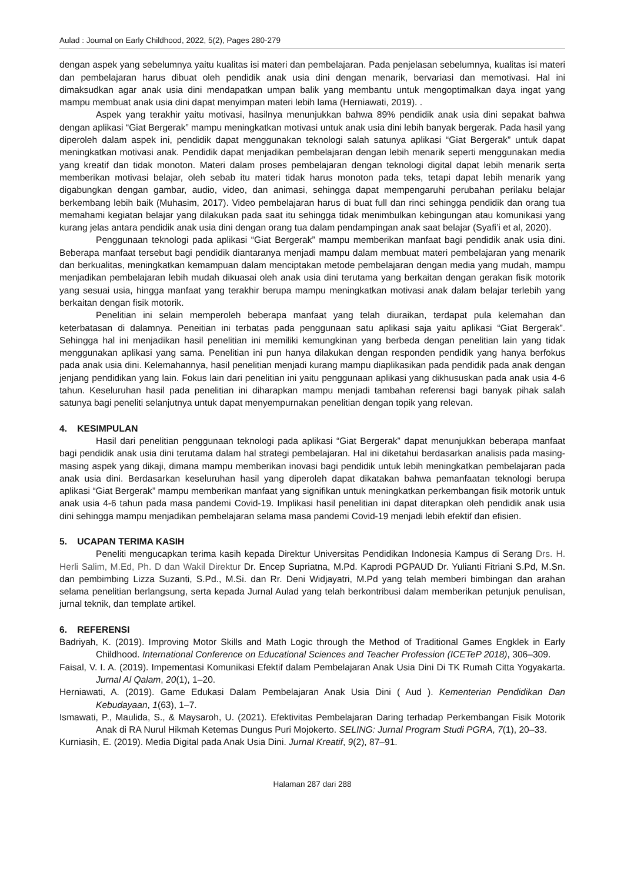Aulad : Journal on Early Childhood, 2022, 5(2), Pages 280-279
dengan aspek yang sebelumnya yaitu kualitas isi materi dan pembelajaran. Pada penjelasan sebelumnya, kualitas isi materi dan pembelajaran harus dibuat oleh pendidik anak usia dini dengan menarik, bervariasi dan memotivasi. Hal ini dimaksudkan agar anak usia dini mendapatkan umpan balik yang membantu untuk mengoptimalkan daya ingat yang mampu membuat anak usia dini dapat menyimpan materi lebih lama (Herniawati, 2019). .
Aspek yang terakhir yaitu motivasi, hasilnya menunjukkan bahwa 89% pendidik anak usia dini sepakat bahwa dengan aplikasi “Giat Bergerak” mampu meningkatkan motivasi untuk anak usia dini lebih banyak bergerak. Pada hasil yang diperoleh dalam aspek ini, pendidik dapat menggunakan teknologi salah satunya aplikasi “Giat Bergerak” untuk dapat meningkatkan motivasi anak. Pendidik dapat menjadikan pembelajaran dengan lebih menarik seperti menggunakan media yang kreatif dan tidak monoton. Materi dalam proses pembelajaran dengan teknologi digital dapat lebih menarik serta memberikan motivasi belajar, oleh sebab itu materi tidak harus monoton pada teks, tetapi dapat lebih menarik yang digabungkan dengan gambar, audio, video, dan animasi, sehingga dapat mempengaruhi perubahan perilaku belajar berkembang lebih baik (Muhasim, 2017). Video pembelajaran harus di buat full dan rinci sehingga pendidik dan orang tua memahami kegiatan belajar yang dilakukan pada saat itu sehingga tidak menimbulkan kebingungan atau komunikasi yang kurang jelas antara pendidik anak usia dini dengan orang tua dalam pendampingan anak saat belajar (Syafi’i et al, 2020).
Penggunaan teknologi pada aplikasi “Giat Bergerak” mampu memberikan manfaat bagi pendidik anak usia dini. Beberapa manfaat tersebut bagi pendidik diantaranya menjadi mampu dalam membuat materi pembelajaran yang menarik dan berkualitas, meningkatkan kemampuan dalam menciptakan metode pembelajaran dengan media yang mudah, mampu menjadikan pembelajaran lebih mudah dikuasai oleh anak usia dini terutama yang berkaitan dengan gerakan fisik motorik yang sesuai usia, hingga manfaat yang terakhir berupa mampu meningkatkan motivasi anak dalam belajar terlebih yang berkaitan dengan fisik motorik.
Penelitian ini selain memperoleh beberapa manfaat yang telah diuraikan, terdapat pula kelemahan dan keterbatasan di dalamnya. Peneitian ini terbatas pada penggunaan satu aplikasi saja yaitu aplikasi “Giat Bergerak”. Sehingga hal ini menjadikan hasil penelitian ini memiliki kemungkinan yang berbeda dengan penelitian lain yang tidak menggunakan aplikasi yang sama. Penelitian ini pun hanya dilakukan dengan responden pendidik yang hanya berfokus pada anak usia dini. Kelemahannya, hasil penelitian menjadi kurang mampu diaplikasikan pada pendidik pada anak dengan jenjang pendidikan yang lain. Fokus lain dari penelitian ini yaitu penggunaan aplikasi yang dikhususkan pada anak usia 4-6 tahun. Keseluruhan hasil pada penelitian ini diharapkan mampu menjadi tambahan referensi bagi banyak pihak salah satunya bagi peneliti selanjutnya untuk dapat menyempurnakan penelitian dengan topik yang relevan.
4. KESIMPULAN
Hasil dari penelitian penggunaan teknologi pada aplikasi “Giat Bergerak” dapat menunjukkan beberapa manfaat bagi pendidik anak usia dini terutama dalam hal strategi pembelajaran. Hal ini diketahui berdasarkan analisis pada masing-masing aspek yang dikaji, dimana mampu memberikan inovasi bagi pendidik untuk lebih meningkatkan pembelajaran pada anak usia dini. Berdasarkan keseluruhan hasil yang diperoleh dapat dikatakan bahwa pemanfaatan teknologi berupa aplikasi “Giat Bergerak” mampu memberikan manfaat yang signifikan untuk meningkatkan perkembangan fisik motorik untuk anak usia 4-6 tahun pada masa pandemi Covid-19. Implikasi hasil penelitian ini dapat diterapkan oleh pendidik anak usia dini sehingga mampu menjadikan pembelajaran selama masa pandemi Covid-19 menjadi lebih efektif dan efisien.
5. UCAPAN TERIMA KASIH
Peneliti mengucapkan terima kasih kepada Direktur Universitas Pendidikan Indonesia Kampus di Serang Drs. H. Herli Salim, M.Ed, Ph. D dan Wakil Direktur Dr. Encep Supriatna, M.Pd. Kaprodi PGPAUD Dr. Yulianti Fitriani S.Pd, M.Sn. dan pembimbing Lizza Suzanti, S.Pd., M.Si. dan Rr. Deni Widjayatri, M.Pd yang telah memberi bimbingan dan arahan selama penelitian berlangsung, serta kepada Jurnal Aulad yang telah berkontribusi dalam memberikan petunjuk penulisan, jurnal teknik, dan template artikel.
6. REFERENSI
Badriyah, K. (2019). Improving Motor Skills and Math Logic through the Method of Traditional Games Engklek in Early Childhood. International Conference on Educational Sciences and Teacher Profession (ICETeP 2018), 306–309.
Faisal, V. I. A. (2019). Impementasi Komunikasi Efektif dalam Pembelajaran Anak Usia Dini Di TK Rumah Citta Yogyakarta. Jurnal Al Qalam, 20(1), 1–20.
Herniawati, A. (2019). Game Edukasi Dalam Pembelajaran Anak Usia Dini ( Aud ). Kementerian Pendidikan Dan Kebudayaan, 1(63), 1–7.
Ismawati, P., Maulida, S., & Maysaroh, U. (2021). Efektivitas Pembelajaran Daring terhadap Perkembangan Fisik Motorik Anak di RA Nurul Hikmah Ketemas Dungus Puri Mojokerto. SELING: Jurnal Program Studi PGRA, 7(1), 20–33.
Kurniasih, E. (2019). Media Digital pada Anak Usia Dini. Jurnal Kreatif, 9(2), 87–91.
Halaman 287 dari 288